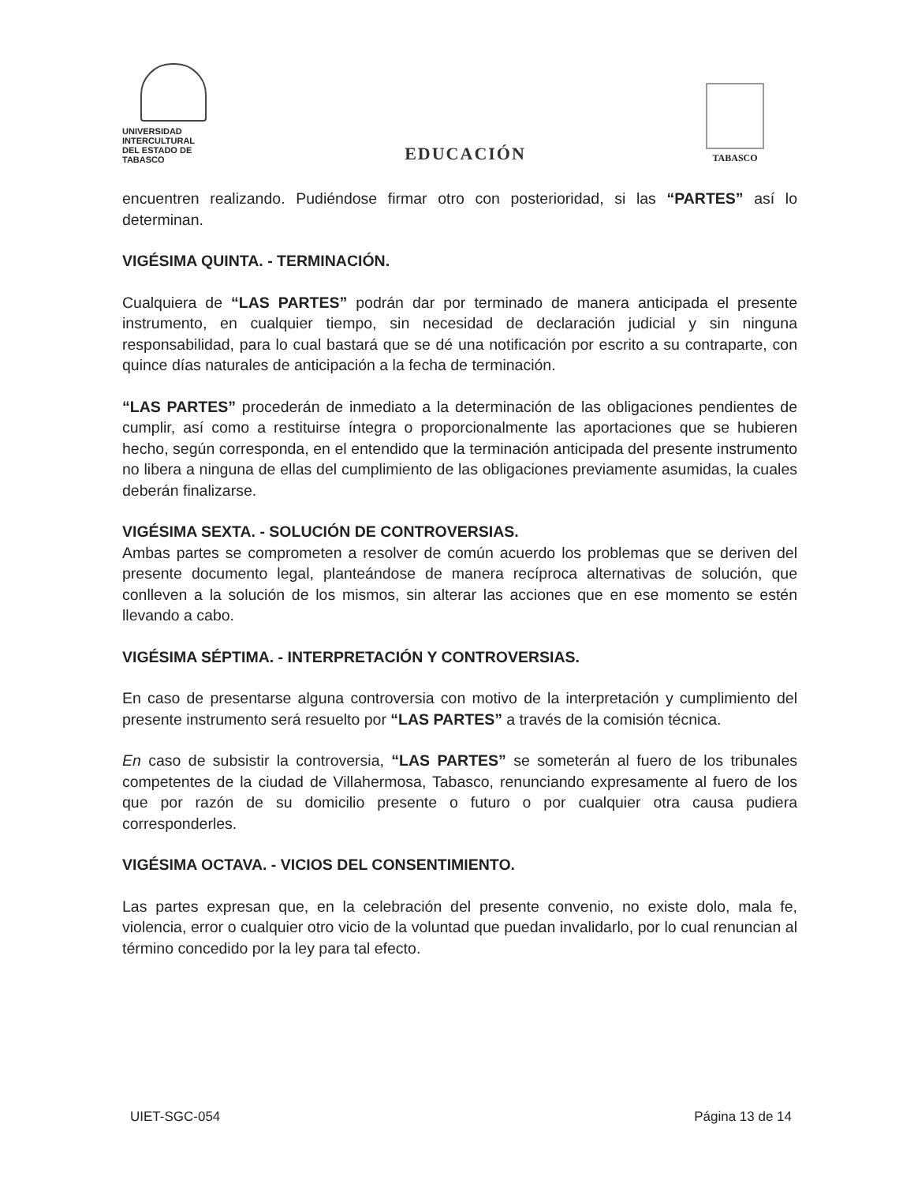UNIVERSIDAD INTERCULTURAL
DEL ESTADO DE TABASCO
EDUCACIÓN
TABASCO
encuentren realizando. Pudiéndose firmar otro con posterioridad, si las “PARTES” así lo determinan.
VIGÉSIMA QUINTA. - TERMINACIÓN.
Cualquiera de “LAS PARTES” podrán dar por terminado de manera anticipada el presente instrumento, en cualquier tiempo, sin necesidad de declaración judicial y sin ninguna responsabilidad, para lo cual bastará que se dé una notificación por escrito a su contraparte, con quince días naturales de anticipación a la fecha de terminación.
“LAS PARTES” procederán de inmediato a la determinación de las obligaciones pendientes de cumplir, así como a restituirse íntegra o proporcionalmente las aportaciones que se hubieren hecho, según corresponda, en el entendido que la terminación anticipada del presente instrumento no libera a ninguna de ellas del cumplimiento de las obligaciones previamente asumidas, la cuales deberán finalizarse.
VIGÉSIMA SEXTA. - SOLUCIÓN DE CONTROVERSIAS.
Ambas partes se comprometen a resolver de común acuerdo los problemas que se deriven del presente documento legal, planteándose de manera recíproca alternativas de solución, que conlleven a la solución de los mismos, sin alterar las acciones que en ese momento se estén llevando a cabo.
VIGÉSIMA SÉPTIMA. - INTERPRETACIÓN Y CONTROVERSIAS.
En caso de presentarse alguna controversia con motivo de la interpretación y cumplimiento del presente instrumento será resuelto por “LAS PARTES” a través de la comisión técnica.
En caso de subsistir la controversia, “LAS PARTES” se someterán al fuero de los tribunales competentes de la ciudad de Villahermosa, Tabasco, renunciando expresamente al fuero de los que por razón de su domicilio presente o futuro o por cualquier otra causa pudiera corresponderles.
VIGÉSIMA OCTAVA. - VICIOS DEL CONSENTIMIENTO.
Las partes expresan que, en la celebración del presente convenio, no existe dolo, mala fe, violencia, error o cualquier otro vicio de la voluntad que puedan invalidarlo, por lo cual renuncian al término concedido por la ley para tal efecto.
UIET-SGC-054 Página 13 de 14